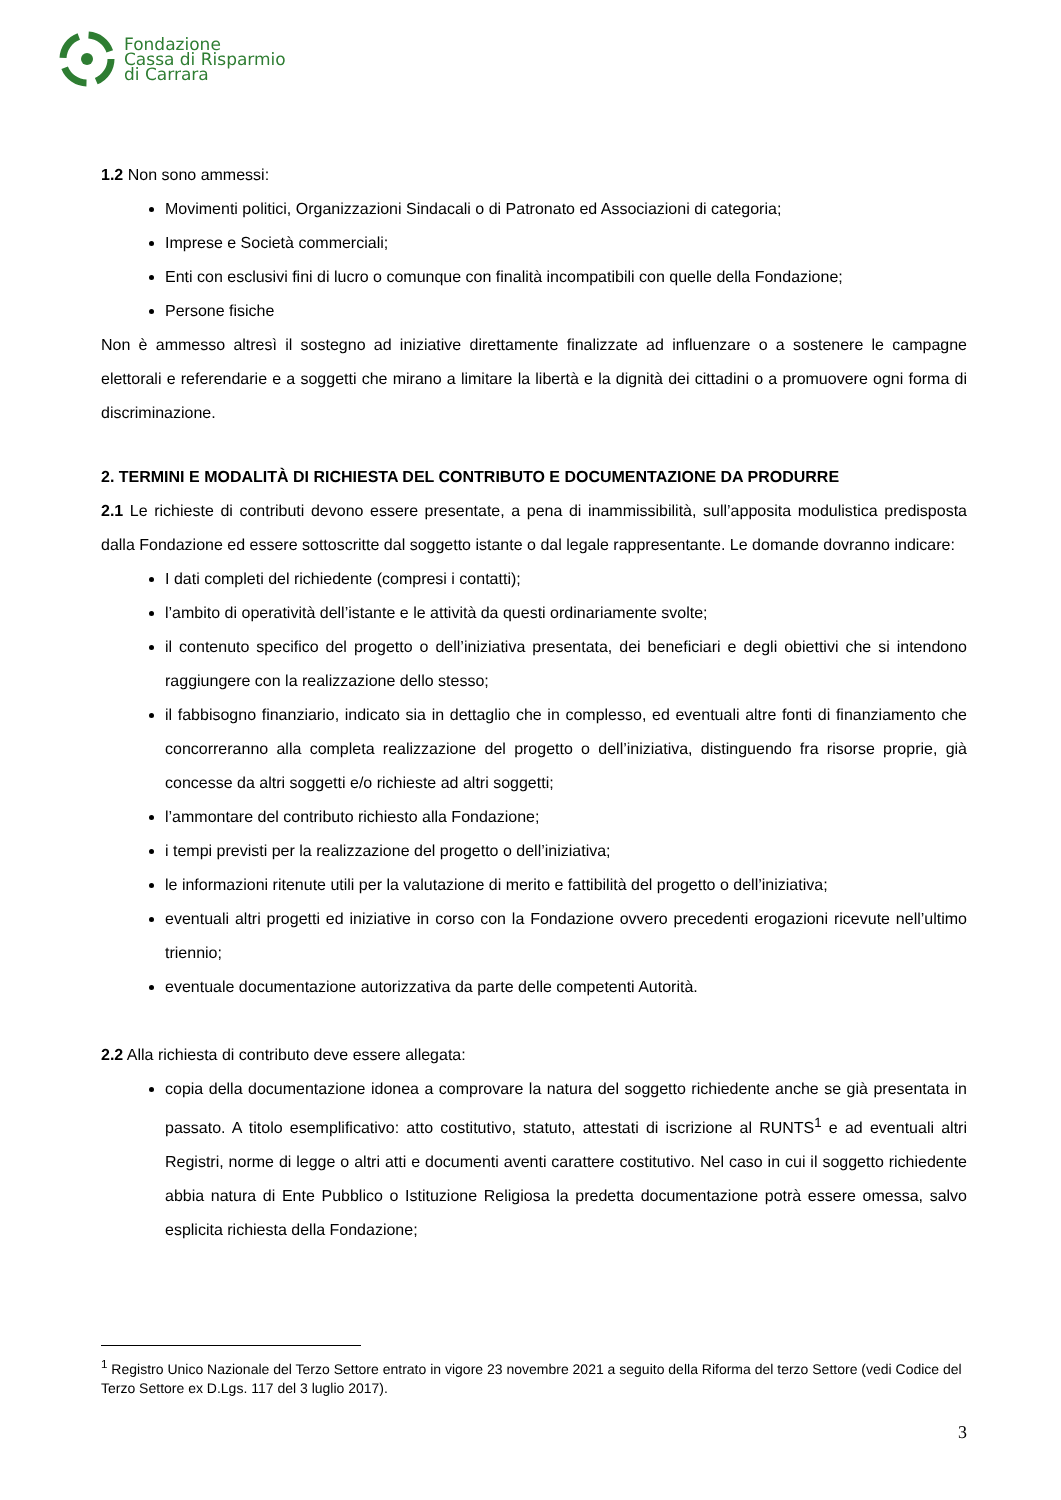Fondazione
Cassa di Risparmio
di Carrara
1.2 Non sono ammessi:
Movimenti politici, Organizzazioni Sindacali o di Patronato ed Associazioni di categoria;
Imprese e Società commerciali;
Enti con esclusivi fini di lucro o comunque con finalità incompatibili con quelle della Fondazione;
Persone fisiche
Non è ammesso altresì il sostegno ad iniziative direttamente finalizzate ad influenzare o a sostenere le campagne elettorali e referendarie e a soggetti che mirano a limitare la libertà e la dignità dei cittadini o a promuovere ogni forma di discriminazione.
2. TERMINI E MODALITÀ DI RICHIESTA DEL CONTRIBUTO E DOCUMENTAZIONE DA PRODURRE
2.1 Le richieste di contributi devono essere presentate, a pena di inammissibilità, sull’apposita modulistica predisposta dalla Fondazione ed essere sottoscritte dal soggetto istante o dal legale rappresentante. Le domande dovranno indicare:
I dati completi del richiedente (compresi i contatti);
l’ambito di operatività dell’istante e le attività da questi ordinariamente svolte;
il contenuto specifico del progetto o dell’iniziativa presentata, dei beneficiari e degli obiettivi che si intendono raggiungere con la realizzazione dello stesso;
il fabbisogno finanziario, indicato sia in dettaglio che in complesso, ed eventuali altre fonti di finanziamento che concorreranno alla completa realizzazione del progetto o dell’iniziativa, distinguendo fra risorse proprie, già concesse da altri soggetti e/o richieste ad altri soggetti;
l’ammontare del contributo richiesto alla Fondazione;
i tempi previsti per la realizzazione del progetto o dell’iniziativa;
le informazioni ritenute utili per la valutazione di merito e fattibilità del progetto o dell’iniziativa;
eventuali altri progetti ed iniziative in corso con la Fondazione ovvero precedenti erogazioni ricevute nell’ultimo triennio;
eventuale documentazione autorizzativa da parte delle competenti Autorità.
2.2 Alla richiesta di contributo deve essere allegata:
copia della documentazione idonea a comprovare la natura del soggetto richiedente anche se già presentata in passato. A titolo esemplificativo: atto costitutivo, statuto, attestati di iscrizione al RUNTS<sup>1</sup> e ad eventuali altri Registri, norme di legge o altri atti e documenti aventi carattere costitutivo. Nel caso in cui il soggetto richiedente abbia natura di Ente Pubblico o Istituzione Religiosa la predetta documentazione potrà essere omessa, salvo esplicita richiesta della Fondazione;
<sup>1</sup> Registro Unico Nazionale del Terzo Settore entrato in vigore 23 novembre 2021 a seguito della Riforma del terzo Settore (vedi Codice del Terzo Settore ex D.Lgs. 117 del 3 luglio 2017).
3